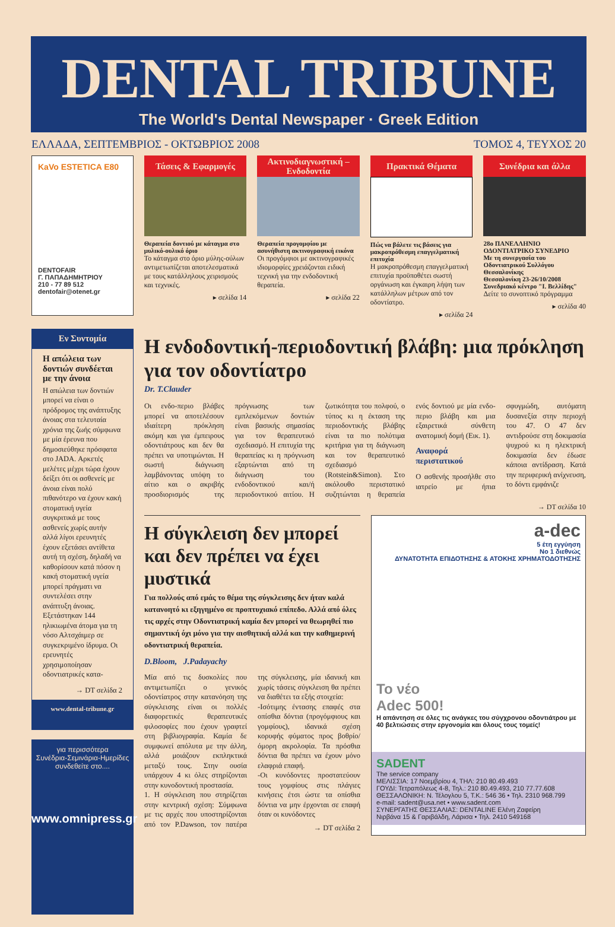DENTAL TRIBUNE
The World's Dental Newspaper · Greek Edition
ΕΛΛΑΔΑ, ΣΕΠΤΕΜΒΡΙΟΣ - ΟΚΤΩΒΡΙΟΣ 2008 ΤΟΜΟΣ 4, ΤΕΥΧΟΣ 20
KaVo ESTETICA E80
DENTOFAIR
Γ. ΠΑΠΑΔΗΜΗΤΡΙΟΥ
210 - 77 89 512
dentofair@otenet.gr
Τάσεις & Εφαρμογές
Θεραπεία δοντιού με κάταγμα στο μυλικό-ουλικό όριο
Το κάταγμα στο όριο μύλης-ούλων αντιμετωπίζεται αποτελεσματικά με τους κατάλληλους χειρισμούς και τεχνικές.
▸ σελίδα 14
Ακτινοδιαγνωστική – Ενδοδοντία
Θεραπεία προγομφίου με ασυνήθιστη ακτινογραφική εικόνα
Οι προγόμφιοι με ακτινογραφικές ιδιομορφίες χρειάζονται ειδική τεχνική για την ενδοδοντική θεραπεία.
▸ σελίδα 22
Πρακτικά Θέματα
Πώς να βάλετε τις βάσεις για μακροπρόθεσμη επαγγελματική επιτυχία
Η μακροπρόθεσμη επαγγελματική επιτυχία προϋποθέτει σωστή οργάνωση και έγκαιρη λήψη των κατάλληλων μέτρων από τον οδοντίατρο.
▸ σελίδα 24
Συνέδρια και άλλα
28ο ΠΑΝΕΛΛΗΝΙΟ ΟΔΟΝΤΙΑΤΡΙΚΟ ΣΥΝΕΔΡΙΟ
Με τη συνεργασία του Οδοντιατρικού Συλλόγου Θεσσαλονίκης
Θεσσαλονίκη 23-26/10/2008
Συνεδριακό κέντρο "Ι. Βελλίδης"
Δείτε το συνοπτικό πρόγραμμα
▸ σελίδα 40
Εν Συντομία
Η απώλεια των δοντιών συνδέεται με την άνοια
Η απώλεια των δοντιών μπορεί να είναι ο πρόδρομος της ανάπτυξης άνοιας στα τελευταία χρόνια της ζωής σύμφωνα με μία έρευνα που δημοσιεύθηκε πρόσφατα στο JADA. Αρκετές μελέτες μέχρι τώρα έχουν δείξει ότι οι ασθενείς με άνοια είναι πολύ πιθανότερο να έχουν κακή στοματική υγεία συγκριτικά με τους ασθενείς χωρίς αυτήν αλλά λίγοι ερευνητές έχουν εξετάσει αντίθετα αυτή τη σχέση, δηλαδή να καθορίσουν κατά πόσον η κακή στοματική υγεία μπορεί πράγματι να συντελέσει στην ανάπτυξη άνοιας. Εξετάστηκαν 144 ηλικιωμένα άτομα για τη νόσο Αλτσχάιμερ σε συγκεκριμένο ίδρυμα. Οι ερευνητές χρησιμοποίησαν οδοντιατρικές κατα-
→ DT σελίδα 2
www.dental-tribune.gr
για περισσότερα
Συνέδρια-Σεμινάρια-Ημερίδες
συνδεθείτε στο....
www.omnipress.gr
Η ενδοδοντική-περιοδοντική βλάβη: μια πρόκληση για τον οδοντίατρο
Dr. T.Clauder
Οι ενδο-περιο βλάβες μπορεί να αποτελέσουν ιδιαίτερη πρόκληση ακόμη και για έμπειρους οδοντιάτρους και δεν θα πρέπει να υποτιμώνται. Η σωστή διάγνωση λαμβάνοντας υπόψη το αίτιο και ο ακριβής προσδιορισμός της πρόγνωσης των εμπλεκόμενων δοντιών είναι βασικής σημασίας για τον θεραπευτικό σχεδιασμό. Η επιτυχία της θεραπείας κι η πρόγνωση εξαρτώνται από τη διάγνωση του ενδοδοντικού και/ή περιοδοντικού αιτίου. Η ζωτικότητα του πολφού, ο τύπος κι η έκταση της περιοδοντικής βλάβης είναι τα πιο πολύτιμα κριτήρια για τη διάγνωση και τον θεραπευτικό σχεδιασμό (Rotstein&Simon). Στο ακόλουθο περιστατικό συζητώνται η θεραπεία ενός δοντιού με μία ενδο-περιο βλάβη και μια εξαιρετικά σύνθετη ανατομική δομή (Εικ. 1).
Αναφορά περιστατικού
Ο ασθενής προσήλθε στο ιατρείο με ήπια σφυγμώδη, αυτόματη δυσανεξία στην περιοχή του 47. Ο 47 δεν αντιδρούσε στη δοκιμασία ψυχρού κι η ηλεκτρική δοκιμασία δεν έδωσε κάποια αντίδραση. Κατά την περιφερική ανίχνευση, το δόντι εμφάνιζε
→ DT σελίδα 10
Η σύγκλειση δεν μπορεί και δεν πρέπει να έχει μυστικά
Για πολλούς από εμάς το θέμα της σύγκλεισης δεν ήταν καλά κατανοητό κι εξηγημένο σε προπτυχιακό επίπεδο. Αλλά από όλες τις αρχές στην Οδοντιατρική καμία δεν μπορεί να θεωρηθεί πιο σημαντική όχι μόνο για την αισθητική αλλά και την καθημερινή οδοντιατρική θεραπεία.
D.Bloom, J.Padayachy
Μία από τις δυσκολίες που αντιμετωπίζει ο γενικός οδοντίατρος στην κατανόηση της σύγκλεισης είναι οι πολλές διαφορετικές θεραπευτικές φιλοσοφίες που έχουν γραφτεί στη βιβλιογραφία. Καμία δε συμφωνεί απόλυτα με την άλλη, αλλά μοιάζουν εκπληκτικά μεταξύ τους. Στην ουσία υπάρχουν 4 κι όλες στηρίζονται στην κυνοδοντική προστασία.
1. Η σύγκλειση που στηρίζεται στην κεντρική σχέση: Σύμφωνα με τις αρχές που υποστηρίζονται από τον P.Dawson, τον πατέρα της σύγκλεισης, μία ιδανική και χωρίς τάσεις σύγκλειση θα πρέπει να διαθέτει τα εξής στοιχεία:
-Ισότιμης έντασης επαφές στα οπίσθια δόντια (προγόμφιους και γομφίους), ιδανικά σχέση κορυφής φύματος προς βοθρίο/όμορη ακρολοφία. Τα πρόσθια δόντια θα πρέπει να έχουν μόνο ελαφριά επαφή.
-Οι κυνόδοντες προστατεύουν τους γομφίους στις πλάγιες κινήσεις έτσι ώστε τα οπίσθια δόντια να μην έρχονται σε επαφή όταν οι κυνόδοντες
→ DT σελίδα 2
a-dec
5 έτη εγγύηση
Νο 1 διεθνώς
ΔΥΝΑΤΟΤΗΤΑ ΕΠΙΔΟΤΗΣΗΣ & ΑΤΟΚΗΣ ΧΡΗΜΑΤΟΔΟΤΗΣΗΣ
Το νέο
Adec 500!
Η απάντηση σε όλες τις ανάγκες του σύγχρονου οδοντιάτρου με 40 βελτιώσεις στην εργονομία και όλους τους τομείς!
SADENT
The service company
ΜΕΛΙΣΣΙΑ: 17 Νοεμβρίου 4, ΤΗΛ: 210 80.49.493
ΓΟΥΔΙ: Τετραπόλεως 4-8, Τηλ.: 210 80.49.493, 210 77.77.608
ΘΕΣΣΑΛΟΝΙΚΗ: Ν. Τέλογλου 5, Τ.Κ.: 546 36 • Τηλ. 2310 968.799
e-mail: sadent@usa.net • www.sadent.com
ΣΥΝΕΡΓΑΤΗΣ ΘΕΣΣΑΛΙΑΣ: DENTALINE Ελένη Ζαφείρη
Νιρβάνα 15 & Γαριβάλδη, Λάρισα • Τηλ. 2410 549168